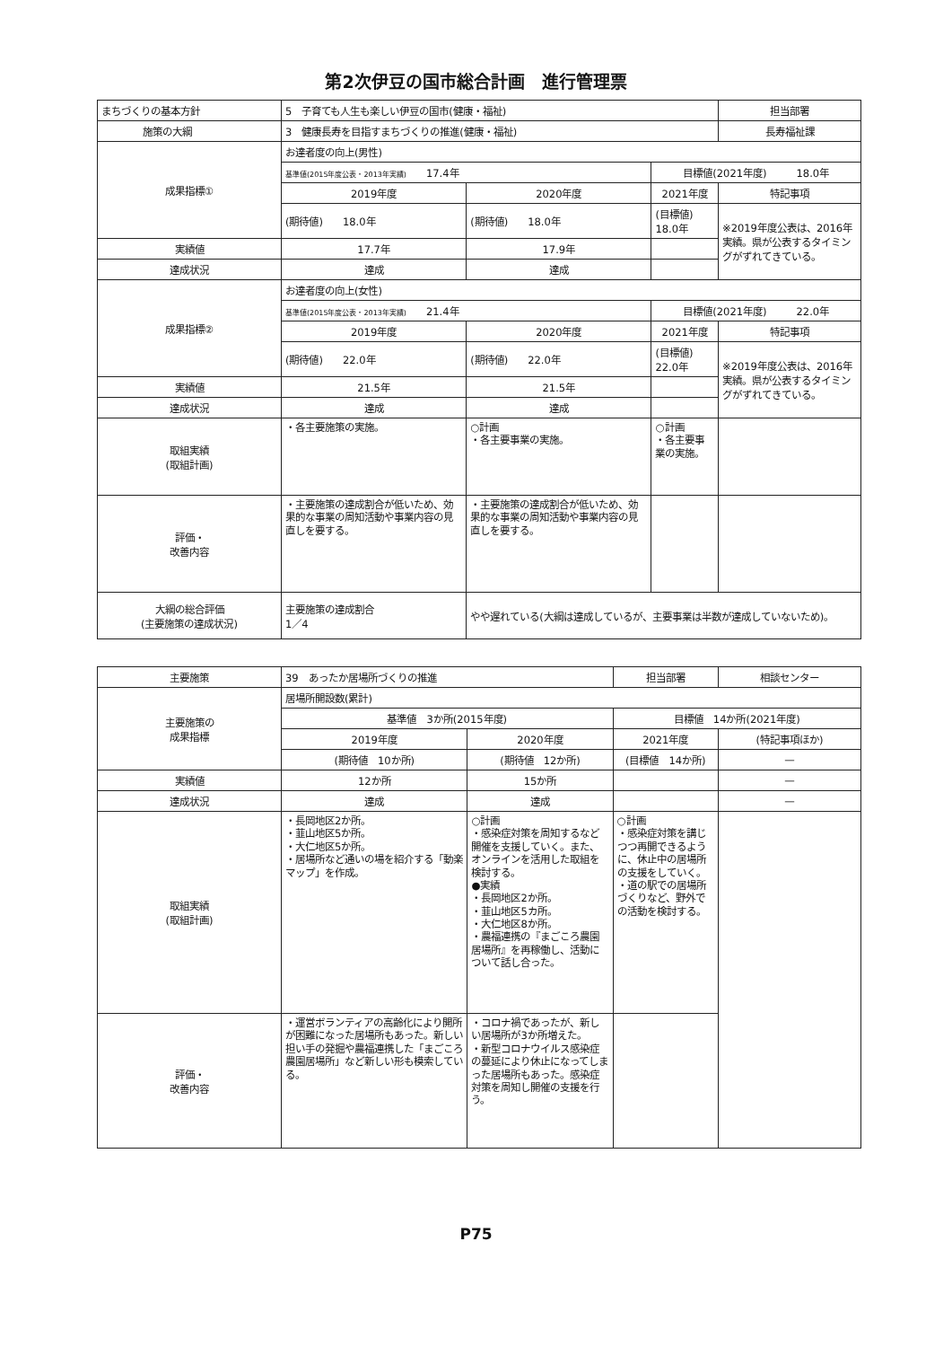第2次伊豆の国市総合計画　進行管理票
| まちづくりの基本方針 | 5 子育ても人生も楽しい伊豆の国市(健康・福祉) | | | 担当部署 |
| 施策の大綱 | 3 健康長寿を目指すまちづくりの推進(健康・福祉) | | | 長寿福祉課 |
| 成果指標① | お達者度の向上(男性) | | | |
| | 基準値(2015年度公表・2013年実績) 17.4年 | | 目標値(2021年度) 18.0年 | |
| | 2019年度 | 2020年度 | 2021年度 | 特記事項 |
| | (期待値) 18.0年 | (期待値) 18.0年 | (目標値) 18.0年 | ※2019年度公表は、2016年実績。県が公表するタイミングがずれてきている。 |
| 実績値 | 17.7年 | 17.9年 | | |
| 達成状況 | 達成 | 達成 | | |
| 成果指標② | お達者度の向上(女性) | | | |
| | 基準値(2015年度公表・2013年実績) 21.4年 | | 目標値(2021年度) 22.0年 | |
| | 2019年度 | 2020年度 | 2021年度 | 特記事項 |
| | (期待値) 22.0年 | (期待値) 22.0年 | (目標値) 22.0年 | ※2019年度公表は、2016年実績。県が公表するタイミングがずれてきている。 |
| 実績値 | 21.5年 | 21.5年 | | |
| 達成状況 | 達成 | 達成 | | |
| 取組実績 (取組計画) | ・各主要施策の実施。 | ○計画 ・各主要事業の実施。 | ○計画 ・各主要事業の実施。 | |
| 評価・ 改善内容 | ・主要施策の達成割合が低いため、効果的な事業の周知活動や事業内容の見直しを要する。 | ・主要施策の達成割合が低いため、効果的な事業の周知活動や事業内容の見直しを要する。 | | |
| 大綱の総合評価 (主要施策の達成状況) | 主要施策の達成割合 1／4 | やや遅れている(大綱は達成しているが、主要事業は半数が達成していないため)。 | | |
| 主要施策 | 39 あったか居場所づくりの推進 | | 担当部署 | 相談センター |
| 主要施策の 成果指標 | 居場所開設数(累計) | | | |
| | 基準値 3か所(2015年度) | | 目標値 14か所(2021年度) | |
| | 2019年度 | 2020年度 | 2021年度 | (特記事項ほか) |
| | (期待値 10か所) | (期待値 12か所) | (目標値 14か所) | — |
| 実績値 | 12か所 | 15か所 | | — |
| 達成状況 | 達成 | 達成 | | — |
| 取組実績 (取組計画) | ・長岡地区2か所。 ・韮山地区5か所。 ・大仁地区5か所。 ・居場所など通いの場を紹介する「動楽マップ」を作成。 | ○計画 ・感染症対策を周知するなど開催を支援していく。また、オンラインを活用した取組を検討する。 ●実績 ・長岡地区2か所。 ・韮山地区5カ所。 ・大仁地区8か所。 ・農福連携の『まごころ農園居場所』を再稼働し、活動について話し合った。 | ○計画 ・感染症対策を講じつつ再開できるように、休止中の居場所の支援をしていく。 ・道の駅での居場所づくりなど、野外での活動を検討する。 | |
| 評価・ 改善内容 | ・運営ボランティアの高齢化により開所が困難になった居場所もあった。新しい担い手の発掘や農福連携した「まごころ農園居場所」など新しい形も模索している。 | ・コロナ禍であったが、新しい居場所が3か所増えた。 ・新型コロナウイルス感染症の蔓延により休止になってしまった居場所もあった。感染症対策を周知し開催の支援を行う。 | | |
P75